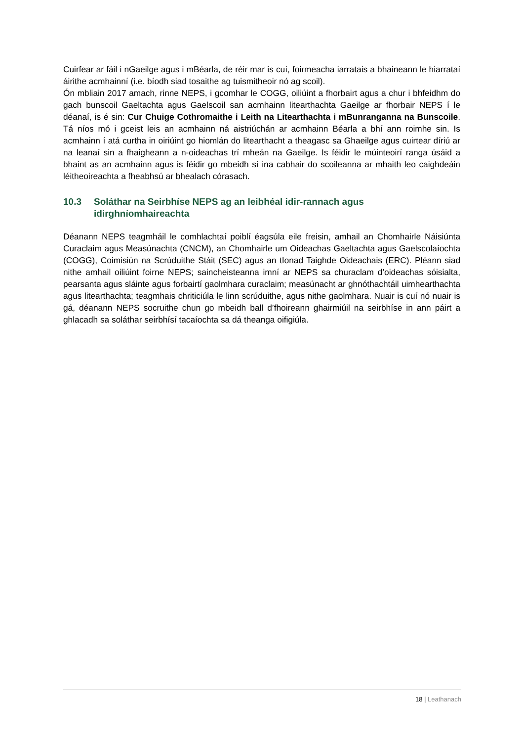Cuirfear ar fáil i nGaeilge agus i mBéarla, de réir mar is cuí, foirmeacha iarratais a bhaineann le hiarrataí áirithe acmhainní (i.e. bíodh siad tosaithe ag tuismitheoir nó ag scoil).
Ón mbliain 2017 amach, rinne NEPS, i gcomhar le COGG, oiliúint a fhorbairt agus a chur i bhfeidhm do gach bunscoil Gaeltachta agus Gaelscoil san acmhainn litearthachta Gaeilge ar fhorbair NEPS í le déanaí, is é sin: Cur Chuige Cothromaithe i Leith na Litearthachta i mBunranganna na Bunscoile. Tá níos mó i gceist leis an acmhainn ná aistriúchán ar acmhainn Béarla a bhí ann roimhe sin. Is acmhainn í atá curtha in oiriúint go hiomlán do litearthacht a theagasc sa Ghaeilge agus cuirtear díriú ar na leanaí sin a fhaigheann a n-oideachas trí mheán na Gaeilge. Is féidir le múinteoirí ranga úsáid a bhaint as an acmhainn agus is féidir go mbeidh sí ina cabhair do scoileanna ar mhaith leo caighdeáin léitheoireachta a fheabhsú ar bhealach córasach.
10.3 Soláthar na Seirbhíse NEPS ag an leibhéal idir-rannach agus idirghníomhaireachta
Déanann NEPS teagmháil le comhlachtaí poiblí éagsúla eile freisin, amhail an Chomhairle Náisiúnta Curaclaim agus Measúnachta (CNCM), an Chomhairle um Oideachas Gaeltachta agus Gaelscolaíochta (COGG), Coimisiún na Scrúduithe Stáit (SEC) agus an tIonad Taighde Oideachais (ERC). Pléann siad nithe amhail oiliúint foirne NEPS; saincheisteanna imní ar NEPS sa churaclam d’oideachas sóisialta, pearsanta agus sláinte agus forbairtí gaolmhara curaclaim; measúnacht ar ghnóthachtáil uimhearthachta agus litearthachta; teagmhais chriticiúla le linn scrúduithe, agus nithe gaolmhara. Nuair is cuí nó nuair is gá, déanann NEPS socruithe chun go mbeidh ball d’fhoireann ghairmiúil na seirbhíse in ann páirt a ghlacadh sa soláthar seirbhísí tacaíochta sa dá theanga oifigiúla.
18 | Leathanach